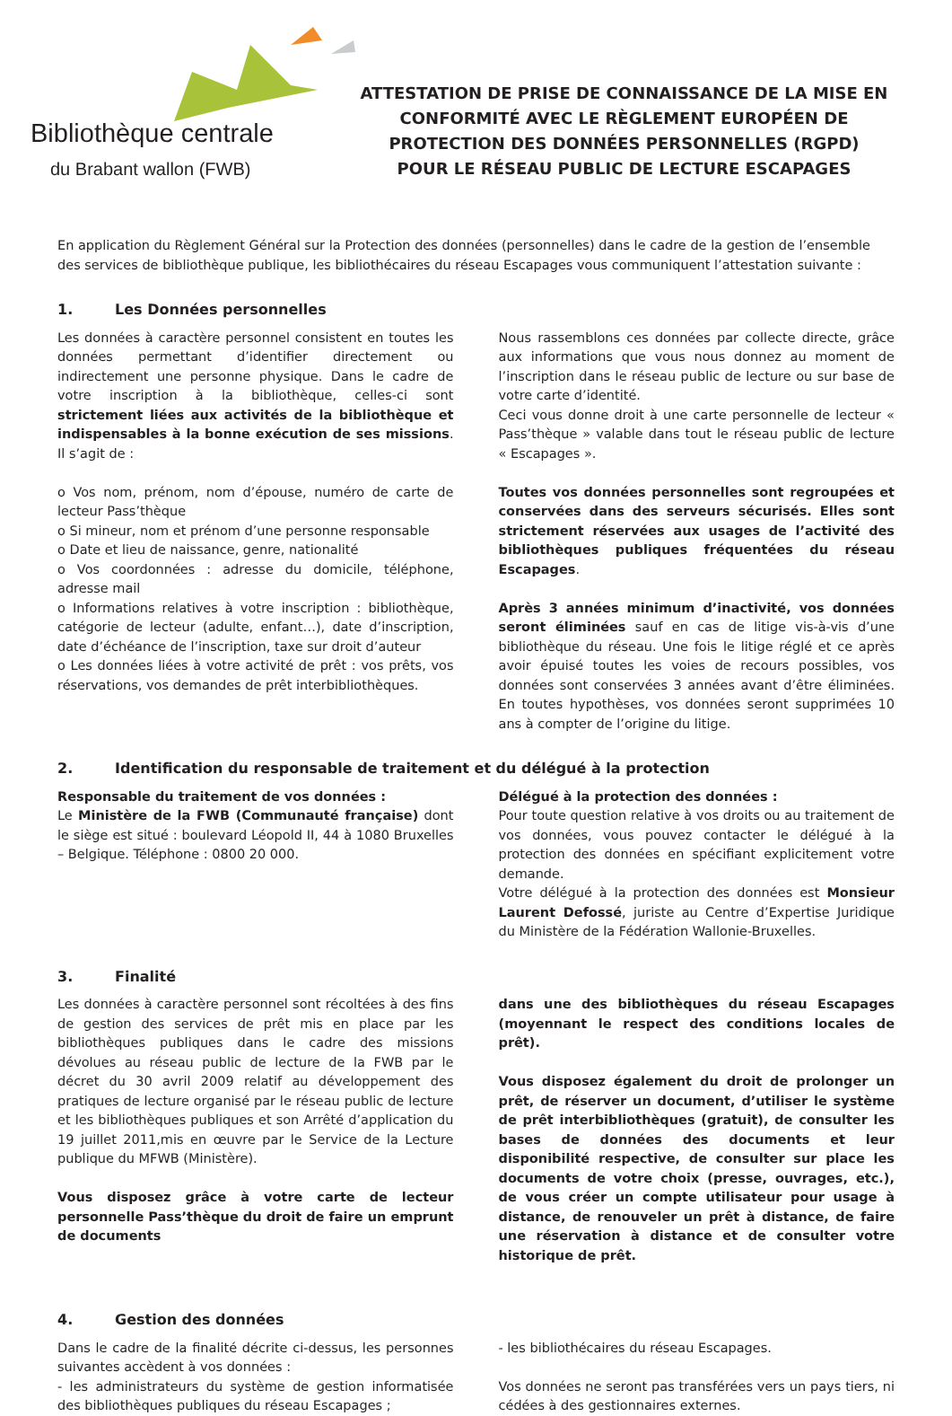Bibliothèque centrale
du Brabant wallon (FWB)
ATTESTATION DE PRISE DE CONNAISSANCE DE LA MISE EN CONFORMITÉ AVEC LE RÈGLEMENT EUROPÉEN DE PROTECTION DES DONNÉES PERSONNELLES (RGPD)
POUR LE RÉSEAU PUBLIC DE LECTURE ESCAPAGES
En application du Règlement Général sur la Protection des données (personnelles) dans le cadre de la gestion de l’ensemble des services de bibliothèque publique, les bibliothécaires du réseau Escapages vous communiquent l’attestation suivante :
1. Les Données personnelles
Les données à caractère personnel consistent en toutes les données permettant d’identifier directement ou indirectement une personne physique. Dans le cadre de votre inscription à la bibliothèque, celles-ci sont strictement liées aux activités de la bibliothèque et indispensables à la bonne exécution de ses missions. Il s’agit de :
o Vos nom, prénom, nom d’épouse, numéro de carte de lecteur Pass’thèque
o Si mineur, nom et prénom d’une personne responsable
o Date et lieu de naissance, genre, nationalité
o Vos coordonnées : adresse du domicile, téléphone, adresse mail
o Informations relatives à votre inscription : bibliothèque, catégorie de lecteur (adulte, enfant…), date d’inscription, date d’échéance de l’inscription, taxe sur droit d’auteur
o Les données liées à votre activité de prêt : vos prêts, vos réservations, vos demandes de prêt interbibliothèques.
Nous rassemblons ces données par collecte directe, grâce aux informations que vous nous donnez au moment de l’inscription dans le réseau public de lecture ou sur base de votre carte d’identité.
Ceci vous donne droit à une carte personnelle de lecteur « Pass’thèque » valable dans tout le réseau public de lecture « Escapages ».
Toutes vos données personnelles sont regroupées et conservées dans des serveurs sécurisés. Elles sont strictement réservées aux usages de l’activité des bibliothèques publiques fréquentées du réseau Escapages.
Après 3 années minimum d’inactivité, vos données seront éliminées sauf en cas de litige vis-à-vis d’une bibliothèque du réseau. Une fois le litige réglé et ce après avoir épuisé toutes les voies de recours possibles, vos données sont conservées 3 années avant d’être éliminées. En toutes hypothèses, vos données seront supprimées 10 ans à compter de l’origine du litige.
2. Identification du responsable de traitement et du délégué à la protection
Responsable du traitement de vos données :
Le Ministère de la FWB (Communauté française) dont le siège est situé : boulevard Léopold II, 44 à 1080 Bruxelles – Belgique. Téléphone : 0800 20 000.
Délégué à la protection des données :
Pour toute question relative à vos droits ou au traitement de vos données, vous pouvez contacter le délégué à la protection des données en spécifiant explicitement votre demande.
Votre délégué à la protection des données est Monsieur Laurent Defossé, juriste au Centre d’Expertise Juridique du Ministère de la Fédération Wallonie-Bruxelles.
3. Finalité
Les données à caractère personnel sont récoltées à des fins de gestion des services de prêt mis en place par les bibliothèques publiques dans le cadre des missions dévolues au réseau public de lecture de la FWB par le décret du 30 avril 2009 relatif au développement des pratiques de lecture organisé par le réseau public de lecture et les bibliothèques publiques et son Arrêté d’application du 19 juillet 2011,mis en œuvre par le Service de la Lecture publique du MFWB (Ministère).
Vous disposez grâce à votre carte de lecteur personnelle Pass’thèque du droit de faire un emprunt de documents
dans une des bibliothèques du réseau Escapages (moyennant le respect des conditions locales de prêt).
Vous disposez également du droit de prolonger un prêt, de réserver un document, d’utiliser le système de prêt interbibliothèques (gratuit), de consulter les bases de données des documents et leur disponibilité respective, de consulter sur place les documents de votre choix (presse, ouvrages, etc.), de vous créer un compte utilisateur pour usage à distance, de renouveler un prêt à distance, de faire une réservation à distance et de consulter votre historique de prêt.
4. Gestion des données
Dans le cadre de la finalité décrite ci-dessus, les personnes suivantes accèdent à vos données :
- les administrateurs du système de gestion informatisée des bibliothèques publiques du réseau Escapages ;
- les bibliothécaires du réseau Escapages.
Vos données ne seront pas transférées vers un pays tiers, ni cédées à des gestionnaires externes.